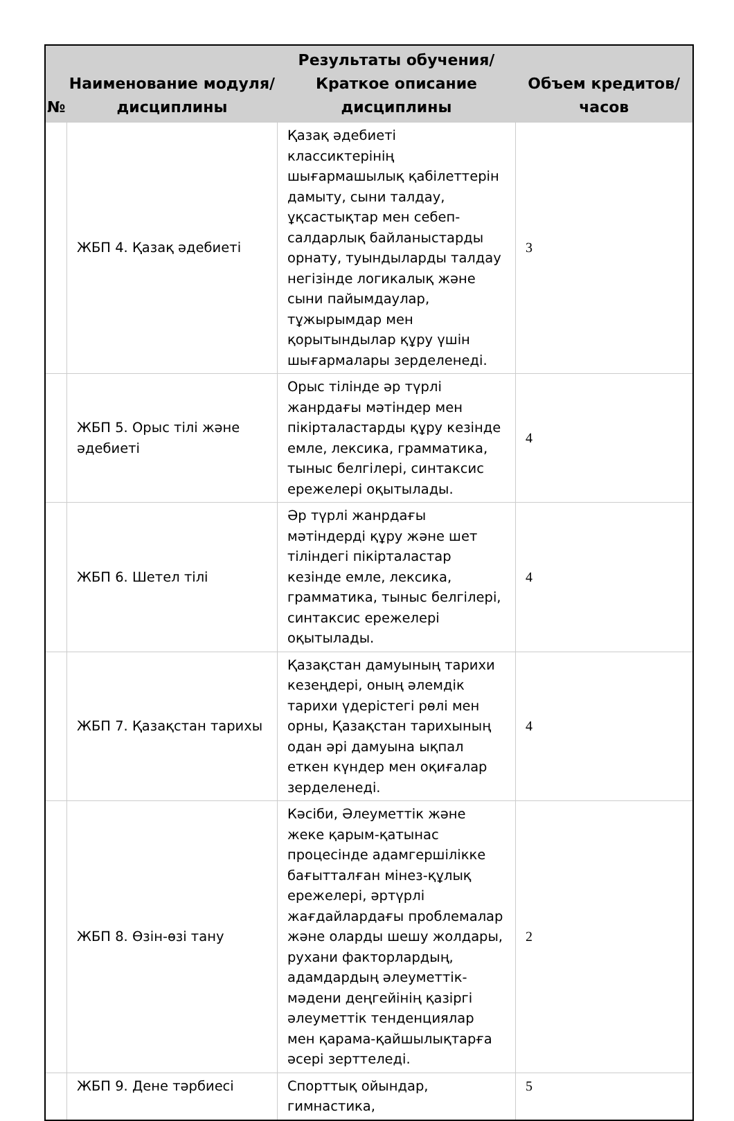| № | Наименование модуля/дисциплины | Результаты обучения/Краткое описание дисциплины | Объем кредитов/часов |
| --- | --- | --- | --- |
| | ЖБП 4. Қазақ әдебиеті | Қазақ әдебиеті классиктерінің шығармашылық қабілеттерін дамыту, сыни талдау, ұқсастықтар мен себеп-салдарлық байланыстарды орнату, туындыларды талдау негізінде логикалық және сыни пайымдаулар, тұжырымдар мен қорытындылар құру үшін шығармалары зерделенеді. | 3 |
| | ЖБП 5. Орыс тілі және әдебиеті | Орыс тілінде әр түрлі жанрдағы мәтіндер мен пікірталастарды құру кезінде емле, лексика, грамматика, тыныс белгілері, синтаксис ережелері оқытылады. | 4 |
| | ЖБП 6. Шетел тілі | Әр түрлі жанрдағы мәтіндерді құру және шет тіліндегі пікірталастар кезінде емле, лексика, грамматика, тыныс белгілері, синтаксис ережелері оқытылады. | 4 |
| | ЖБП 7. Қазақстан тарихы | Қазақстан дамуының тарихи кезеңдері, оның әлемдік тарихи үдерістегі рөлі мен орны, Қазақстан тарихының одан әрі дамуына ықпал еткен күндер мен оқиғалар зерделенеді. | 4 |
| | ЖБП 8. Өзін-өзі тану | Кәсіби, Әлеуметтік және жеке қарым-қатынас процесінде адамгершілікке бағытталған мінез-құлық ережелері, әртүрлі жағдайлардағы проблемалар және оларды шешу жолдары, рухани факторлардың, адамдардың әлеуметтік-мәдени деңгейінің қазіргі әлеуметтік тенденциялар мен қарама-қайшылықтарға әсері зерттеледі. | 2 |
| | ЖБП 9. Дене тәрбиесі | Спорттық ойындар, гимнастика, | 5 |